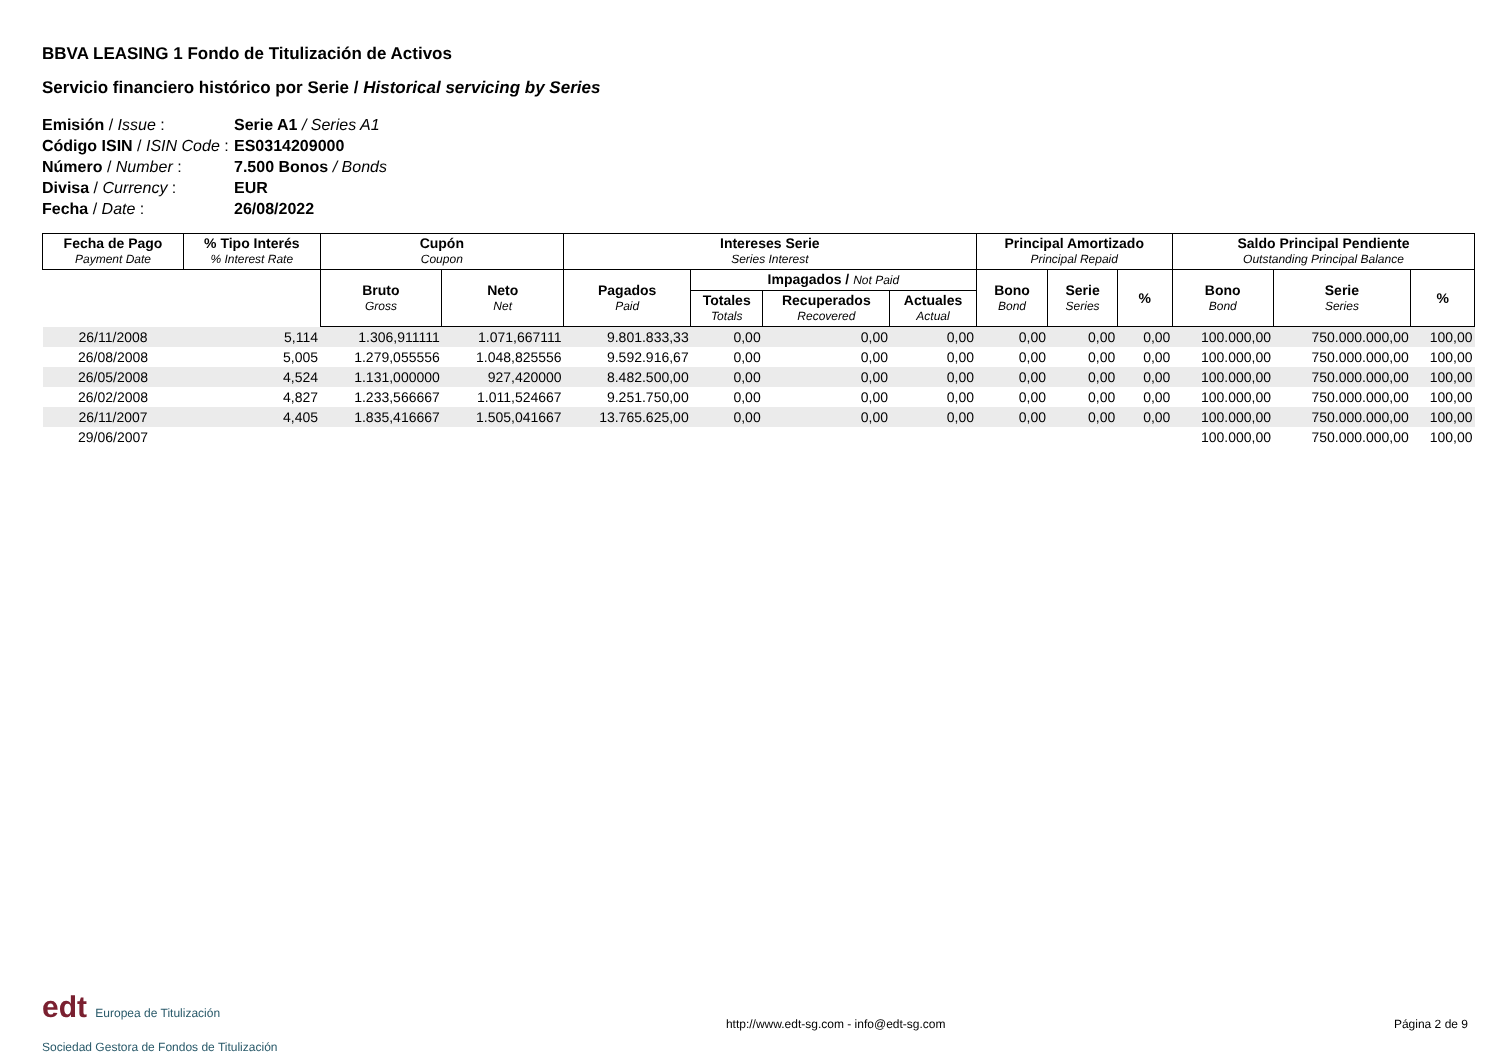BBVA LEASING 1 Fondo de Titulización de Activos
Servicio financiero histórico por Serie / Historical servicing by Series
Emisión / Issue : Serie A1 / Series A1
Código ISIN / ISIN Code : ES0314209000
Número / Number : 7.500 Bonos / Bonds
Divisa / Currency : EUR
Fecha / Date : 26/08/2022
| Fecha de Pago Payment Date | % Tipo Interés % Interest Rate | Cupón Coupon | | Intereses Serie Series Interest | | | | Principal Amortizado Principal Repaid | | | Saldo Principal Pendiente Outstanding Principal Balance | | |
| --- | --- | --- | --- | --- | --- | --- | --- | --- | --- | --- | --- | --- | --- |
| | | Bruto Gross | Neto Net | Pagados Paid | Impagados / Not Paid | | | Bono Bond | Serie Series | % | Bono Bond | Serie Series | % |
| | | | | | Totales Totals | Recuperados Recovered | Actuales Actual | | | | | | |
| 26/11/2008 | 5,114 | 1.306,911111 | 1.071,667111 | 9.801.833,33 | 0,00 | 0,00 | 0,00 | 0,00 | 0,00 | 0,00 | 100.000,00 | 750.000.000,00 | 100,00 |
| 26/08/2008 | 5,005 | 1.279,055556 | 1.048,825556 | 9.592.916,67 | 0,00 | 0,00 | 0,00 | 0,00 | 0,00 | 0,00 | 100.000,00 | 750.000.000,00 | 100,00 |
| 26/05/2008 | 4,524 | 1.131,000000 | 927,420000 | 8.482.500,00 | 0,00 | 0,00 | 0,00 | 0,00 | 0,00 | 0,00 | 100.000,00 | 750.000.000,00 | 100,00 |
| 26/02/2008 | 4,827 | 1.233,566667 | 1.011,524667 | 9.251.750,00 | 0,00 | 0,00 | 0,00 | 0,00 | 0,00 | 0,00 | 100.000,00 | 750.000.000,00 | 100,00 |
| 26/11/2007 | 4,405 | 1.835,416667 | 1.505,041667 | 13.765.625,00 | 0,00 | 0,00 | 0,00 | 0,00 | 0,00 | 0,00 | 100.000,00 | 750.000.000,00 | 100,00 |
| 29/06/2007 | | | | | | | | | | | 100.000,00 | 750.000.000,00 | 100,00 |
edt Europea de Titulización
Sociedad Gestora de Fondos de Titulización
http://www.edt-sg.com - info@edt-sg.com
Página 2 de 9